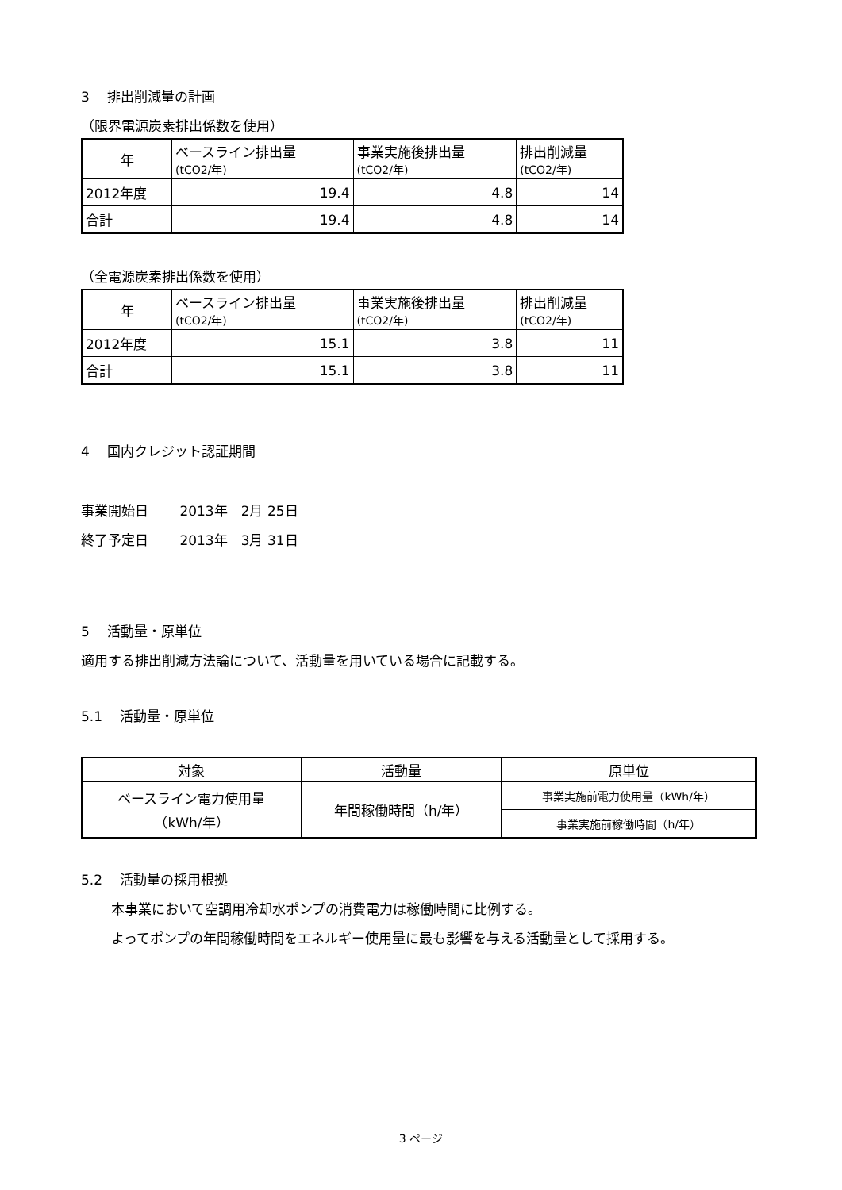3　 排出削減量の計画
（限界電源炭素排出係数を使用）
| 年 | ベースライン排出量 (tCO2/年) | 事業実施後排出量 (tCO2/年) | 排出削減量 (tCO2/年) |
| --- | --- | --- | --- |
| 2012年度 | 19.4 | 4.8 | 14 |
| 合計 | 19.4 | 4.8 | 14 |
（全電源炭素排出係数を使用）
| 年 | ベースライン排出量 (tCO2/年) | 事業実施後排出量 (tCO2/年) | 排出削減量 (tCO2/年) |
| --- | --- | --- | --- |
| 2012年度 | 15.1 | 3.8 | 11 |
| 合計 | 15.1 | 3.8 | 11 |
4　 国内クレジット認証期間
事業開始日　　 2013年　2月 25日
終了予定日　　 2013年　3月 31日
5　 活動量・原単位
適用する排出削減方法論について、活動量を用いている場合に記載する。
5.1　 活動量・原単位
| 対象 | 活動量 | 原単位 |
| --- | --- | --- |
| ベースライン電力使用量 （kWh/年） | 年間稼働時間（h/年） | 事業実施前電力使用量（kWh/年） |
| | | 事業実施前稼働時間（h/年） |
5.2　 活動量の採用根拠
本事業において空調用冷却水ポンプの消費電力は稼働時間に比例する。
よってポンプの年間稼働時間をエネルギー使用量に最も影響を与える活動量として採用する。
3 ページ